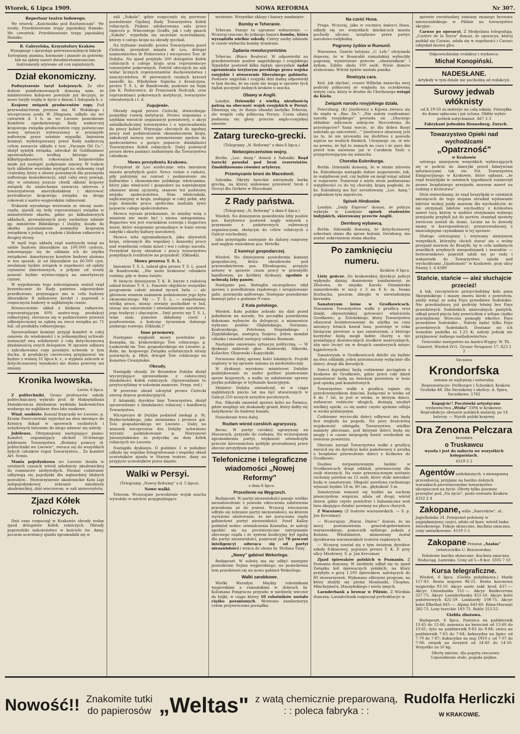Wtorek, 6 Lipca 1909. NOWA REFORMA Nr 307.
Repertoar teatru ludowego.
We wtorek: „Kościuszko pod Racławicami". We środę: Przedstawienie trupy japońskiej Hanako. We czwartek: Przedstawienie trupy japońskiej Hanako.
B. Gabryelska, Krzysztofory Kraków. Wynajmuje i sprzedaje pierwszorzędnych fabryk fortepiany, pianina, harmonie i pianole za gotówkę lub na spłaty nawet dwudziestomiesięczne. Instrumenty używane od cen najniższych.
Dział ekonomiczny.
Podwyższenie taryf kolejowych. Ze sfer dobrze poinformowanych donoszą nam, że ministerstwo kolejowe powzięło już decyzyę, że nowe taryfy wejdą w życie z dniem 1 listopada b. r.
Krajowy związek producentów ropy. Pod przewodnictwem prezesa inż. W. Wolskiego i wiceprezesa posła W. Długosza, odbyło się we czwartek d. 1 b. m. we Lwowie posiedzenie Komitetu egzekutywnego Rady nadzorczej krajowego związku producentów ropy, poświęcone nowej sytuacyi wytworzonej w przemyśle naftowym przez ostatnie wypadki. Imieniem komisyi, wydelegowanej przez Radę nadzorczą celem zawarcia układu z tow. „Vacuum Oil Co.", złożył syndyk związku, adwokat dr Goldhammer sprawozdanie, według którego po kilkutygodniowych rokowaniach bezpośrednio miało już nastąpić podpisanie umowy. W trakcie tych układów wszelako wystąpił na widownię rząd centralny, który z obawy poważnych dla przemysłu naftowego konsekwencyi, użył całej swej powagi, aby w ostatniej jeszcze chwili skłonić krajowy związek do zaniechania zawarcia interesu z towarzystwem amerykańskiem i skierować pertraktacye krajowego związku na drogę rokowań z austro-węgierskimi rafineramî.
Wskutek wyraźnego wezwania ze strony austr. rządu, zjawili się tedy reprezentanci związku w ministerstwie skarbu, gdzie po kilkudniowych układach, prowadzonych przy osobistym udziale pp. ministrów Bilińskiego i Dulęby, doszło do skutku porozumienie pomiędzy krajowym związkiem z jednej, a rządem i blokiem rafinerów z drugiej strony.
W myśl tego układu rząd austryacki wziął na siebie budowę zbiorników na 100.000 cystern, zobowiązując się do oddania ich do użytku związkowi. Amortyzacyę kosztów budowy ułożono w ten sposób, iż od zbiorników na 60.000 cyst. zwolniony będzie związek w zupełności od opłaty czynszów dzierżawnych, a jedynie od reszty ponosić będzie wystarczającą na amortyzacyę czynsz.
W wypełnieniu tego zobowiązania wniósł rząd bezzwłocznie do Rady państwa odpowiednie przedłożenie, przyznające mu w celu budowy zbiorników 8 milionowy kredyt i zapewnił o rozpoczęciu budowy w najbliższym czasie.
Równocześnie układ z blokiem rafinerów, reprezentującym 60% austro-węg. produkcyi rafineryjnej, streszcza się w podzierżawie przezeń odbezpieczonej za opłatą na rzecz związku po 71 hal. od produktu rafineryjnego.
Sprawozdanie komisyi przyjął komitet w całej osnowie do wiadomości i w jednomyślnej uchwale zaznaczył swą solidarność z całą dotychczasową działalnością swych delegatów. W sprawie odbioru i zaliczkowania ropy powzięto uchwałę w tym duchu, iż produkcyę czerwcową przyjmować się będzie z walutą 31 lipca b. r., a wypłata zaliczek w dotychczasowej wysokości nie dozna przerwy ani zmiany.
Kronika lwowska.
Lwów, 6 lipca.
Z politechniki. Grono profesorów szkoły politechnicznej wybrało prof. dr Maksymiliana Matakiewicza dziekanem wydziału budownictwa wodnego na najbliższe dwa lata naukowe.
Wiad. osobiste. Konsul francuski we Lwowie, p. Erazm Świerczewski wyjechał na dwa miesiące do Krynicy, dokąd w sprawach osobistych i urzędowych listownie do niego udawać się należy.
Jubileusz. Otrzymujemy następujące pismo: Komitet, organizujący obchód 50-letniego jubileuszu Towarzystwa „Bratniej pomocy sł. politechniki we Lwowie", zwraca się do wszystkich byłych członków tegoż Towarzystwa... Za komitet Art. Semis.
Mania pojedynkowa we Lwowie doszła w ostatnich czasach wśród młodzieży akademickiej do rozmiarów niebywałych. Niemal codziennie odbywają się pojedynki dla najbardziej błahych powodów... Stowarzyszenie akademickie Koła Ligi antipojedynkowej zebranie młodzieży akademickiej, dziś wieczorem, w sali uniwersytetu.
Zjazd Kółek rolniczych.
Dziś rano rozpoczął w Krakowie obrady walny zjazd delegatów Kółek rolniczych. Obrady poprzedziło nabożeństwo w kościele św. Anny, poczem uczestnicy zjazdu zgromadzili się w
sali „Sokoła", gdzie rozpoczęło się pierwsze posiedzenie Ogólnej Rady Towarzystwa Kółek rolniczych. Pięknie udekorowana sala przez tapicera p. Wincentego Graffa, jak i cały gmach „Sokoła", wypełniła się szczelnie uczestnikami, którzy z całego kraju na obrady zjechali.
Na trybunie zasiedli: prezes Towarzystwa poseł Cielecki, prezydent miasta dr Leo, delegat namiestnictwa dr Fedorowicz i wiceprezes Tow. dr Dulęba. Na zjazd przybyło 500 delegatów Kółek rolniczych z całego kraju oraz reprezentacye towarzystw pokrewnych. Pośród obecnych na sali widać licznych reprezentantów duchowieństwa i nauczycielstwa. W pierwszych rzędach krzeseł zasiedli: ks. Władysław Sapieha z Krasiczyna, prezes T. S. L. dr Bandrowski, posłowie na Sejm Jan K. Fedorowicz, dr Franciszek Stefczyk, oraz reprezentanci pokrewnych instytucyi, towarzystw oświatowych i t. d.
Zagajenie.
Obrady zagaił prezes Cielecki, stwierdzając pomyślny rozwój instytucyi. Prezes wspomina o szybkim wzroście organizacyi powiatowej, o akcyi antialkoholicznej towarzystwa i o wprowadzeniu do pracy kobiet. Wzywając obecnych do zgodnej pracy nad podniesieniem ekonomicznem kraju, zakończył mowcę swe przemówienie apelem do społeczeństwa o gorące poparcie działalności Towarzystwa Kółek rolniczych. Dalej poświęcił prezes słowa pamięci zasłużonym dla Towarzystwa członkom.
Mowa prezydenta Krakowa.
Prezydent dr Leo serdecznie wita imieniem miasta przybyłych gości. Serce rośnie z radości, gdy patrzymy na rozrost i podniesienie się kulturalne i ekonomiczne polskiego włościanina, który jako właściciel i gospodarz na największym obszarze ziemi ojczystej, stanowi też podstawę niejako społeczeństwa. Stan włościański, najliczniejszy w kraju, zasługuje w całej pełni, aby jego doniosła praca społeczna znalazła żywe poparcie całego społeczeństwa.
Mowca wyraża przekonanie, że między wsią a miastem nie może być i niema antagonizmu. Bogactwo wsi jest warunkiem rozwoju i bogactwa miast, które wzajemnie gromadzące w łonie swem zabytki i skarby kultury narodowej.
Mowca wita zgromadzonych, jako obywateli kraju, zebranych dla wspólnej i doniosłej pracy nad wspólnemi celami miast i wsi i całego narodu. Prezydent życzy obradom i pracy towarzystwa pomyślnych rezultatów na przyszłość. (Oklaski).
Mowa prezesa T. S. L.
Imieniem T. S. L. zabrał głos prezes T. S. L. poseł dr Bandrowski. „Nie może brakować członków rodziny, gdy w domu święto.
W święcie dzisiejszem T. K. R. bierze z radością udział bratnie T. S. L. Panowie objęliście wszystkie programem całość niemal życzeń ludu — ale głównem waszem zadaniem podniesienie jego bytu ekonomicznego. My — T. S. L. — uzupełniamy wielką pracę, niosąc oświaty pochodnie w lud, niosąc mu umocnienie i uświadomienie narodowe, jego tradycyi i obyczajów... Dziś przeto my T. S. L. wam szan. panowie składamy cześć i pozdrowienia, a kończąc życzeniem dalszego pięknego rozwoju. (Oklaski.)"
Inne przemowy.
Następnie wygłosili mowy powitalne pp. Konopka, im. krakowskiego Tow. rolniczego; p. Łaskowski im. Tow. gospodarskiego we Lwowie; p. Bahr, im. krajowego Związku ochotniczych straży pożarnych; p. Hłyń, delegat Tow. rolniczego na Księstwo Cieszyńskie.
Obrady.
Nastąpiły obrady. Dr Bronisław Dulęba złożył wyczerpujące sprawozdanie z całorocznej działalności Kółek rolniczych. (Sprawozdanie to przytoczyliśmy w sobotnim numerze. Przyp. red.)
W przerwie obrad odczytał prezes Cielecki szereg depesz gratulacyjnych.
P. Adamski, dyrektor biur Towarzystwa, złożył sprawozdanie z działalności rolniczej i handlowej Towarzystwa.
Wiceprezes dr Dulęba podniósł zasługi p. St. Bryksczyńskiego, jako ziemianina i prezesa gal. Tow. gospodarskiego we Lwowie... Dalej na wniosek wiceprezesa dra Dulęby uchwalono wyrazić podziękowanie p. Maryanowi Jaroszyńskiemu za pożyczkę na dom Kółek rolniczych we Lwowie.
Nastąpiła dyskusya. O godzinie 1 w południe odbyło się wspólne fotografowanie i wspólny obiad uczestników zjazdu w Starym teatrze, dany na przyjęcie uczestników przez miasto.
Walki w Persyi.
(Telegramy „Nowej Reformy" z d. 5 lipca).
Nowe walki.
Teheran. Wczorajsze powodzenie wojsk szacha wywołało w mieście przygnębiające
wrażenie. Wszystkie sklepy i bazary zamknięte.
Bomby w Teheranie.
Teheran. Panuje tu ogromne wzburzenie. — Wczoraj rzucono do jednego bazaru bombę, która wyrządziła wielkie szkody. Cztery osoby odniosło w czasie wybuchu bomby zranienia.
Żądania rewolucyonistów.
Teheran. (Biuro Reutera). W odpowiedzi na przedstawienie posłów angielskiego i rosyjskiego Sypahdar postawił kilka żądań; specyalnie żądał opróżnienia terytorym perskiego przez wojska rosyjskie i utworzenie liberalnego gabinetu. Posłowie angielski i rosyjski dziś dadzą odpowiedź w tym duchu, że na razie nie mogą w sprawie tych żądań poczynić żadnych kroków u szacha.
Obawy w Anglii.
Londyn. Dzienniki z wielką nieufnością patrzą na obecność wojsk rosyjskich w Persyi. Obawiają się, że Rosya obsadzi nietylko Teheran, ale wogóle całą północną Persyę. Coraz silniej podnoszą się głosy przeciw anglo-rosyjskiej umowie.
Zatarg turecko-grecki.
(Telegramy „N. Reformy" z dnia 6 lipca.)
Niebezpieczeństwo wojny.
Berlin. „Loc. Anzg." donosi z Saloniki: Rząd turecki powołał pod broń rezerwistów. Zmobilizowano również artyleryę.
Przemycanie broni do Macedonii.
Salonika. Okręty tureckie zatrzymały barkę grecką, na której usiłowano przewieść broń z Grecyi dla Greków w Macedonii.
Z Rady państwa.
(Telegramy „N. Reformy" z dnia 6 lipca.)
Wiedeń. Na dzisiejszem posiedzeniu Izby posłów pos. Kuryłowicz postawił nagły wniosek o przyznanie z państwowych subwencyj organizacyom, służącym do celów rolniczych z Galicyi wschodniej.
Izba przystąpiła następnie do dalszej rozprawy nad nagłym wnioskiem pos. Metelki.
Z komisyi gospodarczej.
Wiedeń. Na dzisiejszem posiedzeniu komisyi gospodarczej, która obradowała pod przewodnictwem pos. Ellenbogena, przyjęto ustawę w sprawie czasu pracy w przemyśle handlowym, po krótkiej dyskusyi, zgodnie z uchwałą Izby panów.
Następnie pos. Battaglia szczegółowo zdał sprawę z przedłożenia rządowego i uregulowanie galic. przemysłu naftowego. Następne posiedzenie komisyi jutro o godzinie 9 rano.
Z Koła polskiego.
Wiedeń. Koło polskie zebrało się dziś przed południem na naradę. Na początku posiedzenia dokonano wyborów do delegacyi, a mianowicie wybrano posłów: Głąbińskiego, Germana, Kozłowskiego, Petelenza, Stapińskiego i Zyguliñskiego, zastępcą Szajera. Jeden mandat członka i mandat zastępcy oddano Rusinom.
Następnie omawiano sytuacyę polityczną. — W dyskusyi zabierali głos: Kozłowski, Sikorski, Kolischer, Olszewski i Kopyciński.
Poruszono dalej sprawę kolei lokalnych. Projekt rządowy w tej sprawie uznano za niedostateczny.
W dyskusyi wyrażono ministrowi Dulębie podziękowanie za nader gorliwe piastowanie spraw krajowych, a nadto za załatwienie sprawy języka polskiego w trybunale kasacyjnym.
Minister Dulęba oświadczył, że w ciągu najbliższych pięciu lat ma być utworzonych w Galicyi 250 nowych urzędów pocztowych.
Pos. Sikorski omawiał sprawę kolei na Świnicę, gdzie znajduje się doskonały granit, który dałby się zużytkować do budowy kanału.
Posiedzenie trwa dalej.
Rozłam wśród czeskich agraryuszy.
Berno. W partyi czeskiej agraryuszy na Morawach, przyszło do rozłamu. Na wczorajszem zgromadzeniu partyi, większość oświadczyła przeciw kierownictwu polityki prowadzonej przez obecne prezydyum partyi.
Telefoniczne i telegraficzne wiadomości „Nowej Reformy"
z dnia 6 lipca.
Przesilenie na Węgrzech.
Budapeszt. W partyi niezawisłości panuje wielkie niezadowolenie z powodu odroczenia załatwienia przesilenia aż do jesieni. Wczoraj wieczorem odbyło się zebranie partyi niezawisłości, na którem wyrażono ubolewanie, że nie poruczono rządu gabinetowi partyi niezawisłości. Poseł Kallay podniósł wobec oświadczenia Kossutha, że należy zgodzić się na prowizoryczne zatrzymanie obecnego rządu i że system koalicyjny był zgubą dla partyi niezawisłości, ponieważ już 70 procent inteligencyi odwraca się od partyi niezawisłości i wraca do obozu hr. Stefana Tiszy.
„Nowy" gabinet Wekerlego.
Budapeszt. W sobotę ma się odbyć następne posiedzenie Sejmu węgierskiego; na posiedzeniu tem przedstawi się na nowo gabinet Wekerlego.
Walki zarobkowe.
Wielki Waradyn. Między robotnikami węgierskimi a rumuńskimi w dobrach hr. Kolomana Pongracza przyszło w niedzielę wieczór do bójki, w ciągu której 10 robotników zostało ciężko poranionych. Wezwano żandarmeryę celem przywrócenia porządku.
Na cześć Husa.
Praga. Wczoraj, jako w rocznicę śmierci Husa, odbyły się we wszystkich dzielnicach miasta pochody uliczne, urządzone przez partye narodowo-radykalną.
Pogromy żydów w Rumunii.
Warszawa. Gazeta tutejsza „U. Leb." otrzymała depeszę, że w Besarabii rumuńskiej wybuchły pogromy, wymierzone przeciw „obszarnikom" i żydom. Zabito około 100 osób. Wiele domów zrabowano. Wśród żydów nastała panika.
Rewizyta cara.
Kiel. Jak słychać, cesarz Wilhelm zaniecha swej podróży północnej ze względu na oczekiwaną wizytę cara, który w drodze do Cherbourga wstąpi do Kielu.
Związek narodu rosyjskiego działa.
Petersburg. (K) Józefowicz z Kijowa zwraca się do rządu w „Rus. Zn.": „Nie należy rozdrażniać narodu rosyjskiego" powiada on. „Dlaczego obłudnie zaliczacie zabójców Hercesteina do przestępców? Sami wiecie, że dla dobra Rosyi należało go unicestwić..." Józefowicz oburzony jest na to, że nie prowadzi się śledztwa z powodu zajścia na wodach fińskich. Utrzymuje on, iż wie na pewno, że był to zamach na cara i że parę dni przed tem mówiono już w Carskiem Siole o przygotowującym się zamachu.
Choroba Eulenburga.
Berlin. Dzienniki donoszą, że w stanie zdrowia ks. Eulenburga nastąpiło dalsze pogorszenie, tak, że wątpliwem jest, czy będzie on mógł wziąć udział w rozprawie. Ponieważ z wielu stron podniesiono wątpliwości co do tej choroby, krążą pogłoski, że ks. Eulenburg ma być aresztowany. „Loc. Anzg." pogłoskom tym zaprzecza.
Spisek Hindusów.
Londyn. „Daily Express" donosi, że policya wykryła w Londynie spisek studentów indyjskich, skierowany przeciw Anglii.
Dernburg wybawcą.
Berlin. Dzienniki donoszą, że dotychczasowy sekretarz stanu dla spraw kolonii, Dernburg, ma zostać sekretarzem stanu skarbu.
Po zamknięciu numeru.
Kraków, 6 lipca.
Listy gończe. Do krakowskiej dyrekcyi policyi wpłynęło dzisiaj doniesienie żandarmeryi ze Zborowa, że niejaka Karola Oszumirska zamordowała w nocy z 3 na 4 b. m. Iwana Horbacha, poczem zbiegła w niewiadomym kierunku.
Sanatoryum leśne w Grodkowicach. Staraniem Towarzystwa walki z gruźlicą oraz dzięki obywatelskiej gotowości właściciela Grodkowic, p. Żeleńskiego, który Towarzystwu ofiarował bezinteresownie do użytku na czas miesięcy letnich kawał lasu, powstaje w roku bieżącym pierwsze u nas sanatoryum, z którego korzystać będą mogli ludzie chorzy, a nie posiadający dostatecznych środków materyalnych, aby móc leczyć się w drogich sanatoryach miejsc kąpielowych.
Sanatoryum w Grodkowicach dzielić się będzie na dwa oddziały, jeden przeznaczony wyłącznie dla dzieci, drugi dla dorosłych.
Dzieci dojeżdżać będą codziennie pociągiem z Krakowa do Grodkowic, gdzie przez cały dzień pozostawać będą na świeżem powietrzu w lesie pod opieką pań komitetowych.
Towarzystwo walki z gruźlicą zajmie się przedewszystkiem dziećmi, będącemi w wieku od 4 do 7 lat, to jest w wieku, w którym dzieci, zwłaszcza rodziców ubogich, doznają niezbyt wielkiej opieki, co się nader często ujemnie odbija w wieku późniejszym.
Codzienne wycieczki dzieci odbywać się będą bez względu na pogodę. Na porę deszczową wojskowość odstąpiła Towarzystwu wielkie namioty płócienne, pod którymi dzieci będą się mogły i w czasie niepogody bawić swobodnie na świeżem powietrzu.
Obecnie zarząd Towarzystwa walki z gruźlicą zwrócił się do dyrekcyi kolei państwowej z prośbą o bezpłatne przewożenie dzieci z Krakowa do Grodkowic.
Osobno zorganizowanym będzie w Grodkowicach drugi oddział, przeznaczony dla osób starszych. Na razie przeznaczonym zostanie ruchomy pawilon na 12 osób, które stale mieszkać będą w sanatoryum. Długość pawilonu ruchomego wynosić będzie 18 m, 80 cm., głębokość 3 m.
Sanatoryum wznosić się będzie na suchem piaszczystem wzgórzu, zdala od drogi, wśród drzew, gdzie czyste powietrze i balsamiczna woń lasu ukojająco działać powinny na płuca chorych.
Z Warszawy. (Z teatrów warszawskich. — S. p. Jan Kreczmar).
— Wczorajszy „Warsz. Dniew." donosi, że na mocy postanowienia generał-gubernatora warszawskiego, pomocnik sędziego pokoju z Kutsisu, Włodzimierz, mianowany został dyrektorem warszawskich teatrów rządowych.
— Wczoraj rozstał się z tym światem dyrektor szkoły 8-klasowej, pojenarz prezes T. K. P. przy ulicy Miodowej. S. p. Jan Kreczmar.
Zjazd śpiewaków polskich w Poznaniu. Z Poznania donoszą: W niedzielę odbył się tu zjazd Związku kół śpiewaczych polskich, na który przybyło z górą 1.500 śpiewaków, należących do 80 stowarzyszeń. Wykonano olbrzymi program, na który złożyły się pieśni Moniuszki, Chopina, Minchejmera, Maszyńskiego i wielu innych.
Laenderbank a browar w Pilźnie. Z Wiednia donoszą: Laenderbank rozpoczął pertraktacye w
sprawie ewentualnej zamiany znanego browaru mieszczańskiego w Pilźnie na towarzystwo akcyjne.
Caruso po operacyi. Z Medyolanu telegrafują: „Corière de la Serra" donosi, że operacya, której poddał się Caruso, udała się w zupełności i Caruso odzyskał znowu głos.
Odpowiedzialny redaktor i wydawca:
Michał Konopiński.
NADESŁANE.
Artykuły w tym dziale nie pochodzą od redakcyi).
Surowy jedwab włóknisty
od K 19·50 za materye na całą suknię. Przesyłka do domu opłacona i już oclona. Obfity wybór próbek natychmiast. 467 3 3
Fabrykant jedwabiu Henneberg, Zurych.
Towarzystwo Opieki nad wychodźcami
„Opatrzność"
w Krakowie
ostrzega niniejszem wszystkich wybierających się w podróż do Ameryki przed fałszywemi informacyami tak zw. Pol. Towarzystwa Emigracyjnego w Krakowie, które ogłasza, „że rząd brazylijski w ostatnich tygodniach rozszerzył prawo bezpłatnego przejazdu morzem nawet na rodziny z Królestwa".
Otóż stwierdzamy, że rząd brazylijski w ostatnich miesiącach do tego stopnia utrudnił wydawanie biletów wolnej jazdy morzem dla wychodźców, że nie otrzymali biletów wychodźcy z Królestwa nawet tacy, którzy w nadziei otrzymania wolnego przejazdu przybyli już do portów, stamtąd niestety zwróceni zostali do domu. Liczne na to dowody mamy w korespondencyi, przeprowadzonej z miarodajnymi czynnikami w tej sprawie.
Dlatego ostrzegamy i wzywamy niniejszem wszystkich, którzyby chcieli starać się o wolny przejazd morzem do Brazylii, by w celu uniknięcia wszelkich przykrych niespodzianek i zawodów — bezwarunkowo poprzód udali się po radę i wskazówki do Towarzystwa opieki nad wychodźcami „Opatrzność" w Krakowie, przy ulicy Pawiej 1. 6 4389
Stańcie, stańcie — ależ słuchajcie przecież!
A tak, rzeczywiście przejechaliśmy koło pana Skiepińskiego i muszę znowu biedz z powrotem, ażeby wziąć ze sobą Faya prawdziwe Sodeńskie. Nie przedsiębiorę już podróży letniej bez Faya prawdziwych Sodeńskich mineralnych pastylek, odkąd przed pięciu laty powróciłem z urlopu ciężko przeziębiony. Wówczas pomogły wkrótce Faya prawdziwe Sodeńskie... Należy żądać tylko Faya prawdziwych Sodeńskich. Dostanie się ich wszędzie pudełko za 1·25 K; należy jednak nie przyjmować żadnego naśladownictwa.
Generalne zastępstwo na Austro-Węgry: W. Th. Gunzert, Wiedeń IV/1, Grosse Neugasse 17. 623 1 2
Szczawa
Krondorfska
uznana za najlepszą i naturalną.
Reprezentacye: Perlberger i Schenker, Kraków, Grodzka 48. Dla Szczakowy i okolicy: A. Spira, Szczakowa. 1762
Kupujcie!! Pocztówki artystyczne wydawnictwa „Wisła" 3394 w Krakowie. Reprodukcye obrazów polskich malarzy, po 14 halerzy. — Wyrób polski krajowy.
Dra Zenona Pelczara
broszura
o Truskawcu
wyszła i jest do nabycia we wszystkich księgarniach.
4319 2 2
Agentów uzdolnionych, z nienaganną przeszłością, przyjmie na bardzo dobrych warunkach pierwszorzędne towarzystwo ubezpieczeń na życie. Oferty tylko pisemne przesyłać pod „Na życie", poste-restante Kraków. 4332 2 4
Zakopane, willa „Smereków", ul. Jagiellońska 24. Pensyonat położony w najpiękniejszej części, zdala od kurz, wśród lasku świerkowego. Pokoje słoneczne, kuchnia smaczna, ceny umiarkowane. 4119 5 5
Zakopane Pension „Szałas" (właścicielka U. Brzozowska).
Położenie bardzo słoneczne. Kuchnia smaczna. Wodociąg. Łazienka. Ceny od 5—8 kor. 3305 7 10
Kursa telegraficzne.
Wiedeń, 6 lipca. (Giełda południowa.) Marki 117·43. Renta majowa 96·25. Renta koronowa węgierska 93·10. Akcye austr. zakł. kred. 637·—. Akcye Unionbanku 551·—. Akcye Bankvereinu 527·75. Akcye Laenderbanku 451·50. Akcye kolei państwowych 425·59. Lombardy 108·75. Akcye kolei Elbethal 645·—. Alpiny 643·60. Rima-Muranyi 582·75. Losy tureckie 183·75. Ruble 253·25.
Giełda zbożowa.
Budapeszt, 6 lipca. Pszenica na październik 13·45 do 13·46; pszenica na kwiecień od 13·60 do 13·61; żyto na październik 9·83 do 9·84; owies na październik 7·63 do 7·64; kukurydza na lipiec od 7·79 do 7·87; kukurydza na maj 1910 r. od 7·07 do 7·08; rzepak na sierpień od 14·40 do 14·50. Wszystko za 50 kg.
Oferty mierne, dla popytu rzeczowe. Usposobienie stałe, pogoda piękna.
Nowość!! Znakomite tutki
do papierosów „Weltas" z watą chemicznie preparowaną,
: : poleca fabryka : : Rudolfa Herliczki
W KRAKOWIE.